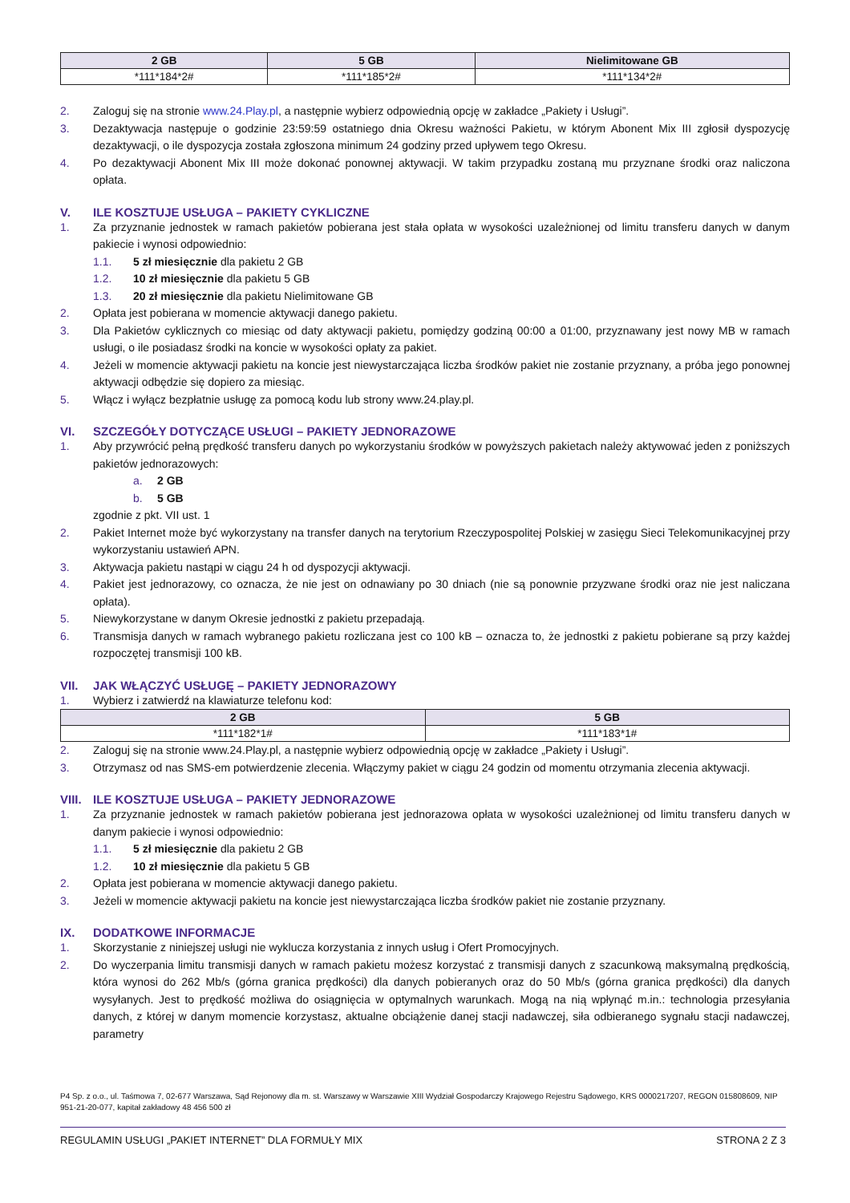| 2 GB | 5 GB | Nielimitowane GB |
| --- | --- | --- |
| *111*184*2# | *111*185*2# | *111*134*2# |
2. Zaloguj się na stronie www.24.Play.pl, a następnie wybierz odpowiednią opcję w zakładce „Pakiety i Usługi”.
3. Dezaktywacja następuje o godzinie 23:59:59 ostatniego dnia Okresu ważności Pakietu, w którym Abonent Mix III zgłosił dyspozycję dezaktywacji, o ile dyspozycja została zgłoszona minimum 24 godziny przed upływem tego Okresu.
4. Po dezaktywacji Abonent Mix III może dokonać ponownej aktywacji. W takim przypadku zostaną mu przyznane środki oraz naliczona opłata.
V. ILE KOSZTUJE USŁUGA – PAKIETY CYKLICZNE
1. Za przyznanie jednostek w ramach pakietów pobierana jest stała opłata w wysokości uzależnionej od limitu transferu danych w danym pakiecie i wynosi odpowiednio:
1.1. 5 zł miesięcznie dla pakietu 2 GB
1.2. 10 zł miesięcznie dla pakietu 5 GB
1.3. 20 zł miesięcznie dla pakietu Nielimitowane GB
2. Opłata jest pobierana w momencie aktywacji danego pakietu.
3. Dla Pakietów cyklicznych co miesiąc od daty aktywacji pakietu, pomiędzy godziną 00:00 a 01:00, przyznawany jest nowy MB w ramach usługi, o ile posiadasz środki na koncie w wysokości opłaty za pakiet.
4. Jeżeli w momencie aktywacji pakietu na koncie jest niewystarczająca liczba środków pakiet nie zostanie przyznany, a próba jego ponownej aktywacji odbędzie się dopiero za miesiąc.
5. Włącz i wyłącz bezpłatnie usługę za pomocą kodu lub strony www.24.play.pl.
VI. SZCZEGÓŁY DOTYCZĄCE USŁUGI – PAKIETY JEDNORAZOWE
1. Aby przywrócić pełną prędkość transferu danych po wykorzystaniu środków w powyższych pakietach należy aktywować jeden z poniższych pakietów jednorazowych:
a. 2 GB
b. 5 GB
zgodnie z pkt. VII ust. 1
2. Pakiet Internet może być wykorzystany na transfer danych na terytorium Rzeczypospolitej Polskiej w zasięgu Sieci Telekomunikacyjnej przy wykorzystaniu ustawień APN.
3. Aktywacja pakietu nastąpi w ciągu 24 h od dyspozycji aktywacji.
4. Pakiet jest jednorazowy, co oznacza, że nie jest on odnawiany po 30 dniach (nie są ponownie przyzwane środki oraz nie jest naliczana opłata).
5. Niewykorzystane w danym Okresie jednostki z pakietu przepadają.
6. Transmisja danych w ramach wybranego pakietu rozliczana jest co 100 kB – oznacza to, że jednostki z pakietu pobierane są przy każdej rozpoczętej transmisji 100 kB.
VII. JAK WŁĄCZYĆ USŁUGĘ – PAKIETY JEDNORAZOWY
1. Wybierz i zatwierdź na klawiaturze telefonu kod:
| 2 GB | 5 GB |
| --- | --- |
| *111*182*1# | *111*183*1# |
2. Zaloguj się na stronie www.24.Play.pl, a następnie wybierz odpowiednią opcję w zakładce „Pakiety i Usługi”.
3. Otrzymasz od nas SMS-em potwierdzenie zlecenia. Włączymy pakiet w ciągu 24 godzin od momentu otrzymania zlecenia aktywacji.
VIII. ILE KOSZTUJE USŁUGA – PAKIETY JEDNORAZOWE
1. Za przyznanie jednostek w ramach pakietów pobierana jest jednorazowa opłata w wysokości uzależnionej od limitu transferu danych w danym pakiecie i wynosi odpowiednio:
1.1. 5 zł miesięcznie dla pakietu 2 GB
1.2. 10 zł miesięcznie dla pakietu 5 GB
2. Opłata jest pobierana w momencie aktywacji danego pakietu.
3. Jeżeli w momencie aktywacji pakietu na koncie jest niewystarczająca liczba środków pakiet nie zostanie przyznany.
IX. DODATKOWE INFORMACJE
1. Skorzystanie z niniejszej usługi nie wyklucza korzystania z innych usług i Ofert Promocyjnych.
2. Do wyczerpania limitu transmisji danych w ramach pakietu możesz korzystać z transmisji danych z szacunkową maksymalną prędkością, która wynosi do 262 Mb/s (górna granica prędkości) dla danych pobieranych oraz do 50 Mb/s (górna granica prędkości) dla danych wysyłanych. Jest to prędkość możliwa do osiągnięcia w optymalnych warunkach. Mogą na nią wpłynąć m.in.: technologia przesyłania danych, z której w danym momencie korzystasz, aktualne obciążenie danej stacji nadawczej, siła odbieranego sygnału stacji nadawczej, parametry
P4 Sp. z o.o., ul. Taśmowa 7, 02-677 Warszawa, Sąd Rejonowy dla m. st. Warszawy w Warszawie XIII Wydział Gospodarczy Krajowego Rejestru Sądowego, KRS 0000217207, REGON 015808609, NIP 951-21-20-077, kapitał zakładowy 48 456 500 zł
REGULAMIN USŁUGI „PAKIET INTERNET” DLA FORMUŁY MIX STRONA 2 Z 3